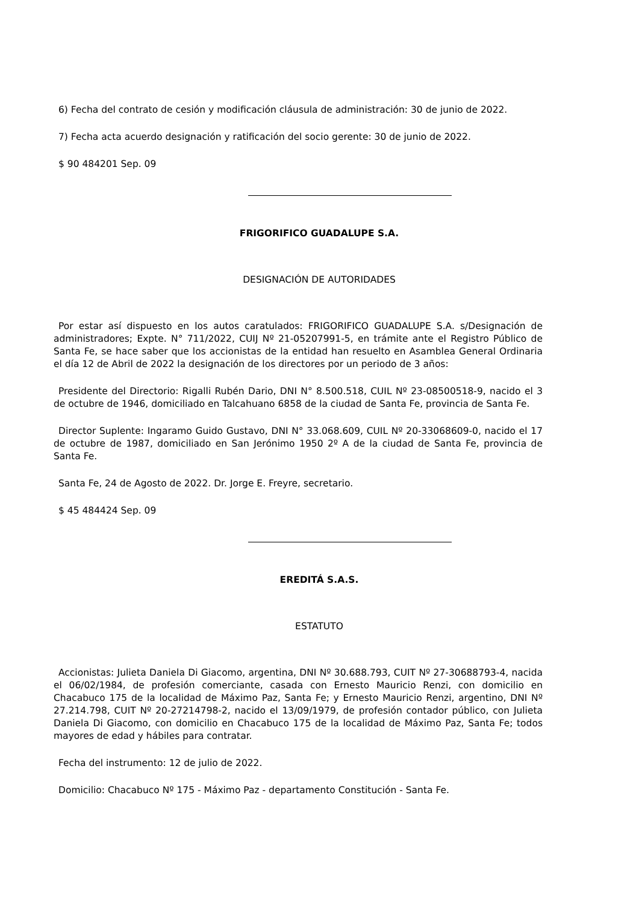6) Fecha del contrato de cesión y modificación cláusula de administración: 30 de junio de 2022.
7) Fecha acta acuerdo designación y ratificación del socio gerente: 30 de junio de 2022.
$ 90 484201 Sep. 09
FRIGORIFICO GUADALUPE S.A.
DESIGNACIÓN DE AUTORIDADES
Por estar así dispuesto en los autos caratulados: FRIGORIFICO GUADALUPE S.A. s/Designación de administradores; Expte. N° 711/2022, CUIJ Nº 21-05207991-5, en trámite ante el Registro Público de Santa Fe, se hace saber que los accionistas de la entidad han resuelto en Asamblea General Ordinaria el día 12 de Abril de 2022 la designación de los directores por un periodo de 3 años:
Presidente del Directorio: Rigalli Rubén Dario, DNI N° 8.500.518, CUIL Nº 23-08500518-9, nacido el 3 de octubre de 1946, domiciliado en Talcahuano 6858 de la ciudad de Santa Fe, provincia de Santa Fe.
Director Suplente: Ingaramo Guido Gustavo, DNI N° 33.068.609, CUIL Nº 20-33068609-0, nacido el 17 de octubre de 1987, domiciliado en San Jerónimo 1950 2º A de la ciudad de Santa Fe, provincia de Santa Fe.
Santa Fe, 24 de Agosto de 2022. Dr. Jorge E. Freyre, secretario.
$ 45 484424 Sep. 09
EREDITÁ S.A.S.
ESTATUTO
Accionistas: Julieta Daniela Di Giacomo, argentina, DNI Nº 30.688.793, CUIT Nº 27-30688793-4, nacida el 06/02/1984, de profesión comerciante, casada con Ernesto Mauricio Renzi, con domicilio en Chacabuco 175 de la localidad de Máximo Paz, Santa Fe; y Ernesto Mauricio Renzi, argentino, DNI Nº 27.214.798, CUIT Nº 20-27214798-2, nacido el 13/09/1979, de profesión contador público, con Julieta Daniela Di Giacomo, con domicilio en Chacabuco 175 de la localidad de Máximo Paz, Santa Fe; todos mayores de edad y hábiles para contratar.
Fecha del instrumento: 12 de julio de 2022.
Domicilio: Chacabuco Nº 175 - Máximo Paz - departamento Constitución - Santa Fe.